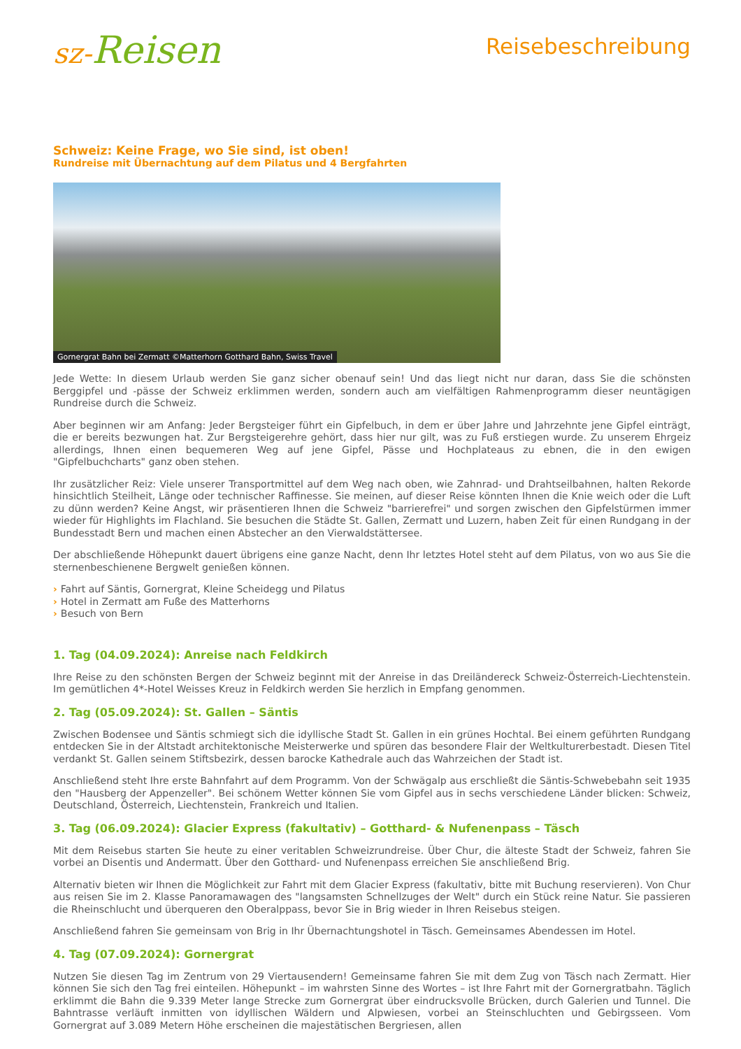sz-Reisen
Reisebeschreibung
Schweiz: Keine Frage, wo Sie sind, ist oben!
Rundreise mit Übernachtung auf dem Pilatus und 4 Bergfahrten
Gornergrat Bahn bei Zermatt ©Matterhorn Gotthard Bahn, Swiss Travel
Jede Wette: In diesem Urlaub werden Sie ganz sicher obenauf sein! Und das liegt nicht nur daran, dass Sie die schönsten Berggipfel und -pässe der Schweiz erklimmen werden, sondern auch am vielfältigen Rahmenprogramm dieser neuntägigen Rundreise durch die Schweiz.
Aber beginnen wir am Anfang: Jeder Bergsteiger führt ein Gipfelbuch, in dem er über Jahre und Jahrzehnte jene Gipfel einträgt, die er bereits bezwungen hat. Zur Bergsteigerehre gehört, dass hier nur gilt, was zu Fuß erstiegen wurde. Zu unserem Ehrgeiz allerdings, Ihnen einen bequemeren Weg auf jene Gipfel, Pässe und Hochplateaus zu ebnen, die in den ewigen "Gipfelbuchcharts" ganz oben stehen.
Ihr zusätzlicher Reiz: Viele unserer Transportmittel auf dem Weg nach oben, wie Zahnrad- und Drahtseilbahnen, halten Rekorde hinsichtlich Steilheit, Länge oder technischer Raffinesse. Sie meinen, auf dieser Reise könnten Ihnen die Knie weich oder die Luft zu dünn werden? Keine Angst, wir präsentieren Ihnen die Schweiz "barrierefrei" und sorgen zwischen den Gipfelstürmen immer wieder für Highlights im Flachland. Sie besuchen die Städte St. Gallen, Zermatt und Luzern, haben Zeit für einen Rundgang in der Bundesstadt Bern und machen einen Abstecher an den Vierwaldstättersee.
Der abschließende Höhepunkt dauert übrigens eine ganze Nacht, denn Ihr letztes Hotel steht auf dem Pilatus, von wo aus Sie die sternenbeschienene Bergwelt genießen können.
› Fahrt auf Säntis, Gornergrat, Kleine Scheidegg und Pilatus
› Hotel in Zermatt am Fuße des Matterhorns
› Besuch von Bern
1. Tag (04.09.2024): Anreise nach Feldkirch
Ihre Reise zu den schönsten Bergen der Schweiz beginnt mit der Anreise in das Dreiländereck Schweiz-Österreich-Liechtenstein. Im gemütlichen 4*-Hotel Weisses Kreuz in Feldkirch werden Sie herzlich in Empfang genommen.
2. Tag (05.09.2024): St. Gallen – Säntis
Zwischen Bodensee und Säntis schmiegt sich die idyllische Stadt St. Gallen in ein grünes Hochtal. Bei einem geführten Rundgang entdecken Sie in der Altstadt architektonische Meisterwerke und spüren das besondere Flair der Weltkulturerbestadt. Diesen Titel verdankt St. Gallen seinem Stiftsbezirk, dessen barocke Kathedrale auch das Wahrzeichen der Stadt ist.
Anschließend steht Ihre erste Bahnfahrt auf dem Programm. Von der Schwägalp aus erschließt die Säntis-Schwebebahn seit 1935 den "Hausberg der Appenzeller". Bei schönem Wetter können Sie vom Gipfel aus in sechs verschiedene Länder blicken: Schweiz, Deutschland, Österreich, Liechtenstein, Frankreich und Italien.
3. Tag (06.09.2024): Glacier Express (fakultativ) – Gotthard- & Nufenenpass – Täsch
Mit dem Reisebus starten Sie heute zu einer veritablen Schweizrundreise. Über Chur, die älteste Stadt der Schweiz, fahren Sie vorbei an Disentis und Andermatt. Über den Gotthard- und Nufenenpass erreichen Sie anschließend Brig.
Alternativ bieten wir Ihnen die Möglichkeit zur Fahrt mit dem Glacier Express (fakultativ, bitte mit Buchung reservieren). Von Chur aus reisen Sie im 2. Klasse Panoramawagen des "langsamsten Schnellzuges der Welt" durch ein Stück reine Natur. Sie passieren die Rheinschlucht und überqueren den Oberalppass, bevor Sie in Brig wieder in Ihren Reisebus steigen.
Anschließend fahren Sie gemeinsam von Brig in Ihr Übernachtungshotel in Täsch. Gemeinsames Abendessen im Hotel.
4. Tag (07.09.2024): Gornergrat
Nutzen Sie diesen Tag im Zentrum von 29 Viertausendern! Gemeinsame fahren Sie mit dem Zug von Täsch nach Zermatt. Hier können Sie sich den Tag frei einteilen. Höhepunkt – im wahrsten Sinne des Wortes – ist Ihre Fahrt mit der Gornergratbahn. Täglich erklimmt die Bahn die 9.339 Meter lange Strecke zum Gornergrat über eindrucksvolle Brücken, durch Galerien und Tunnel. Die Bahntrasse verläuft inmitten von idyllischen Wäldern und Alpwiesen, vorbei an Steinschluchten und Gebirgsseen. Vom Gornergrat auf 3.089 Metern Höhe erscheinen die majestätischen Bergriesen, allen